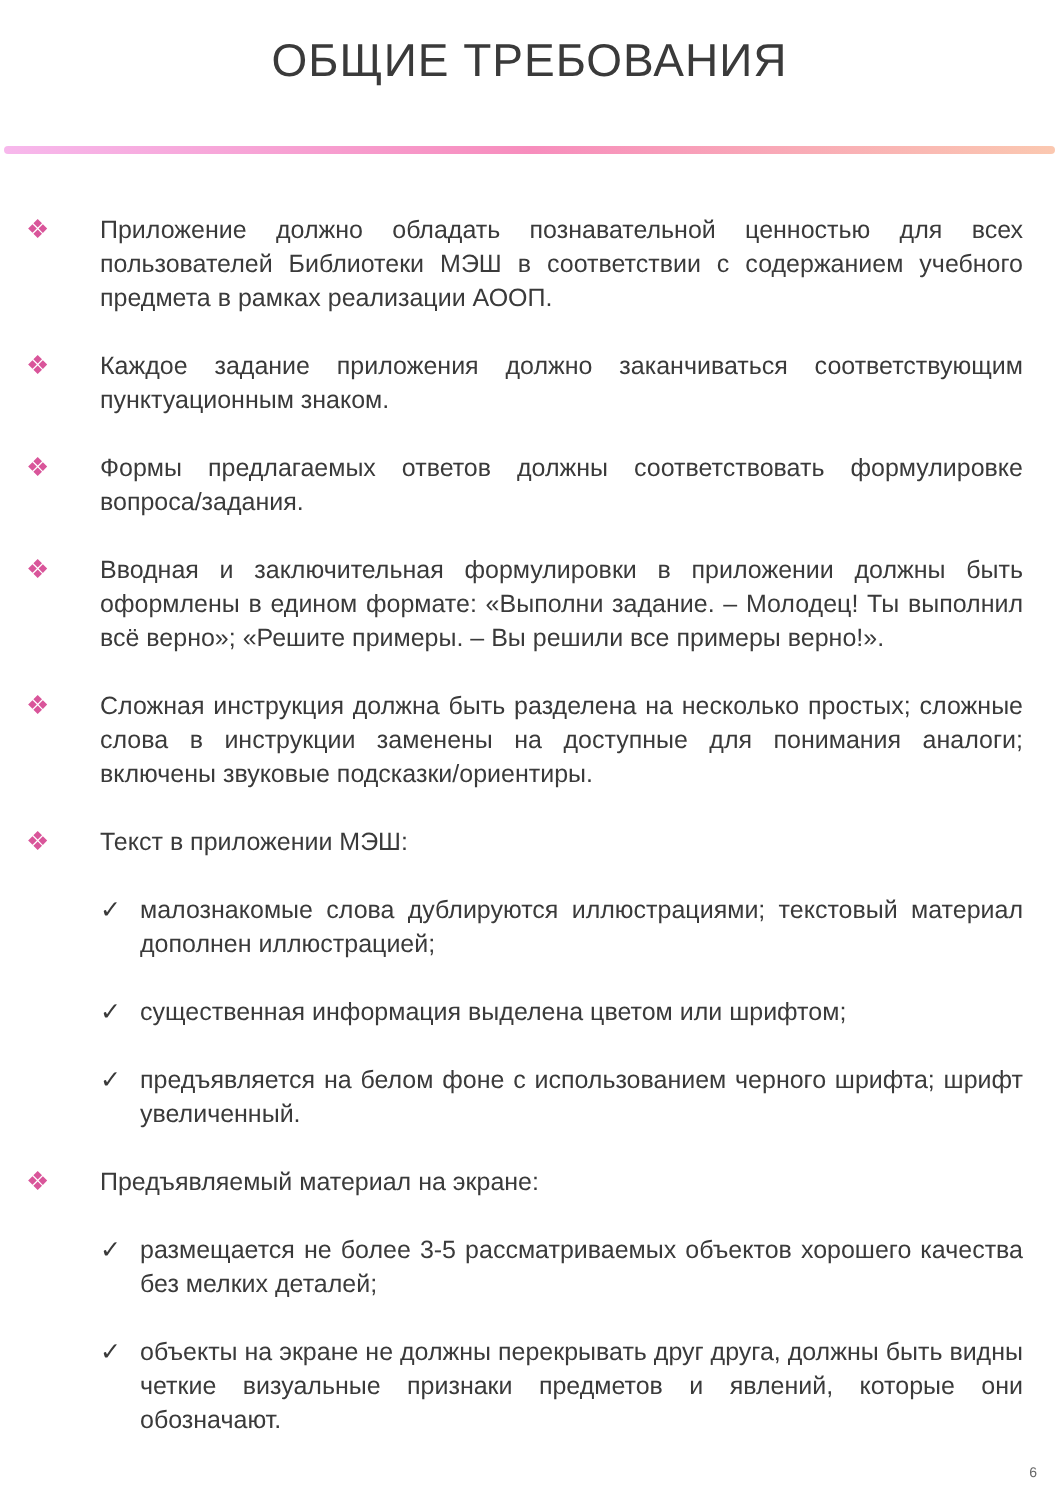ОБЩИЕ ТРЕБОВАНИЯ
❖ Приложение должно обладать познавательной ценностью для всех пользователей Библиотеки МЭШ в соответствии с содержанием учебного предмета в рамках реализации АООП.
❖ Каждое задание приложения должно заканчиваться соответствующим пунктуационным знаком.
❖ Формы предлагаемых ответов должны соответствовать формулировке вопроса/задания.
❖ Вводная и заключительная формулировки в приложении должны быть оформлены в едином формате: «Выполни задание. – Молодец! Ты выполнил всё верно»; «Решите примеры. – Вы решили все примеры верно!».
❖ Сложная инструкция должна быть разделена на несколько простых; сложные слова в инструкции заменены на доступные для понимания аналоги; включены звуковые подсказки/ориентиры.
❖ Текст в приложении МЭШ:
✓ малознакомые слова дублируются иллюстрациями; текстовый материал дополнен иллюстрацией;
✓ существенная информация выделена цветом или шрифтом;
✓ предъявляется на белом фоне с использованием черного шрифта; шрифт увеличенный.
❖ Предъявляемый материал на экране:
✓ размещается не более 3-5 рассматриваемых объектов хорошего качества без мелких деталей;
✓ объекты на экране не должны перекрывать друг друга, должны быть видны четкие визуальные признаки предметов и явлений, которые они обозначают.
6